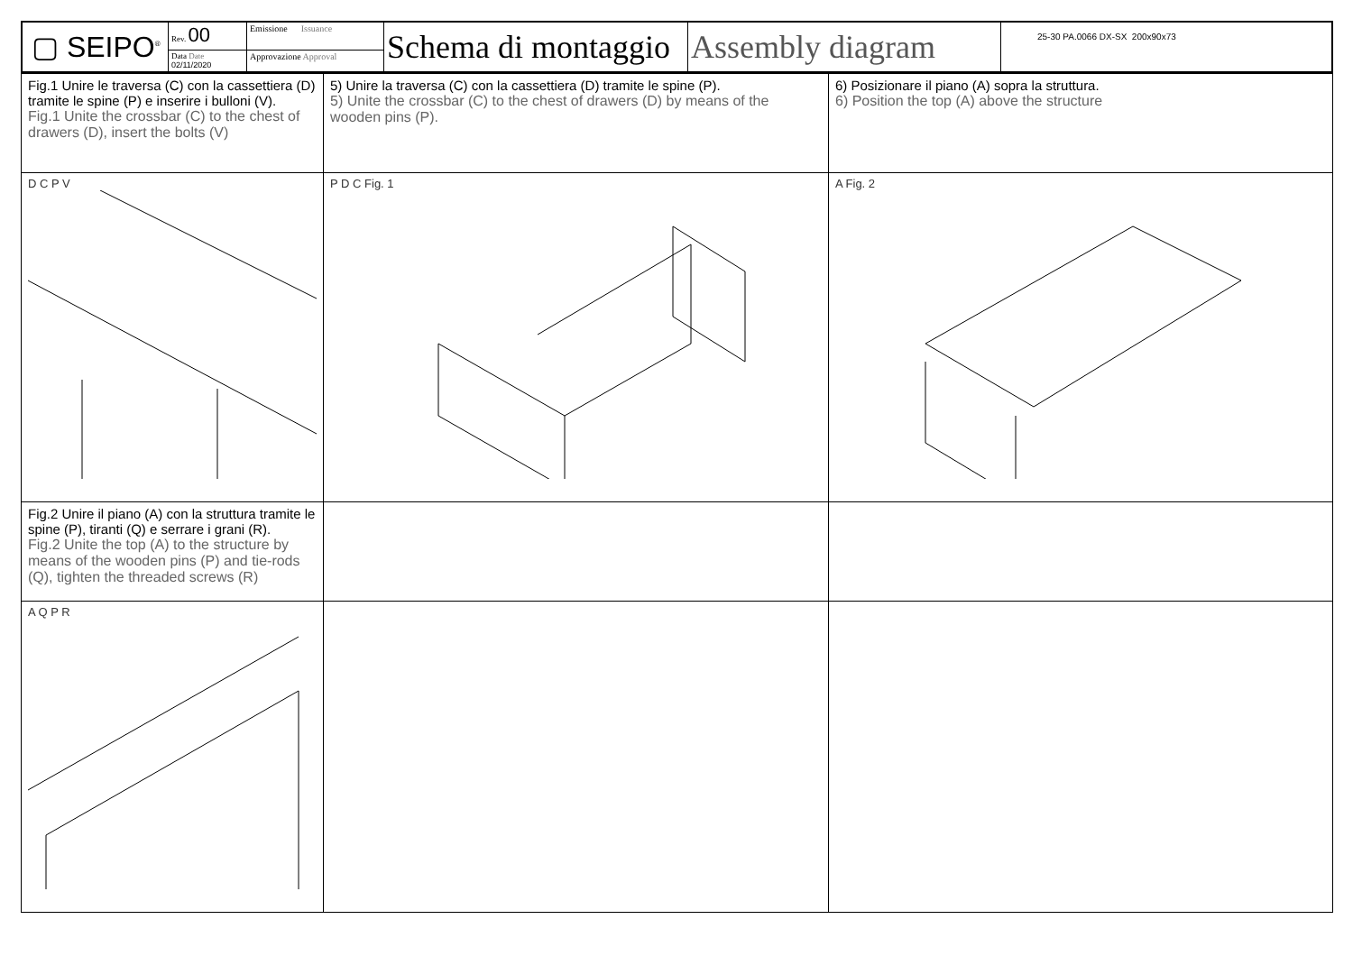| ▢ SEIPO<sup>®</sup> | Rev. 00 | Emissione Issuance | Schema di montaggio | Assembly diagram | 25-30 PA.0066 DX-SX 200x90x73 |
| | Data Date 02/11/2020 | Approvazione Approval | | | |
| Fig.1 Unire le traversa (C) con la cassettiera (D) tramite le spine (P) e inserire i bulloni (V). Fig.1 Unite the crossbar (C) to the chest of drawers (D), insert the bolts (V) | 5) Unire la traversa (C) con la cassettiera (D) tramite le spine (P). 5) Unite the crossbar (C) to the chest of drawers (D) by means of the wooden pins (P). | 6) Posizionare il piano (A) sopra la struttura. 6) Position the top (A) above the structure |
| D C P V | P D C Fig. 1 | A Fig. 2 |
| Fig.2 Unire il piano (A) con la struttura tramite le spine (P), tiranti (Q) e serrare i grani (R). Fig.2 Unite the top (A) to the structure by means of the wooden pins (P) and tie-rods (Q), tighten the threaded screws (R) | | |
| A Q P R | | |